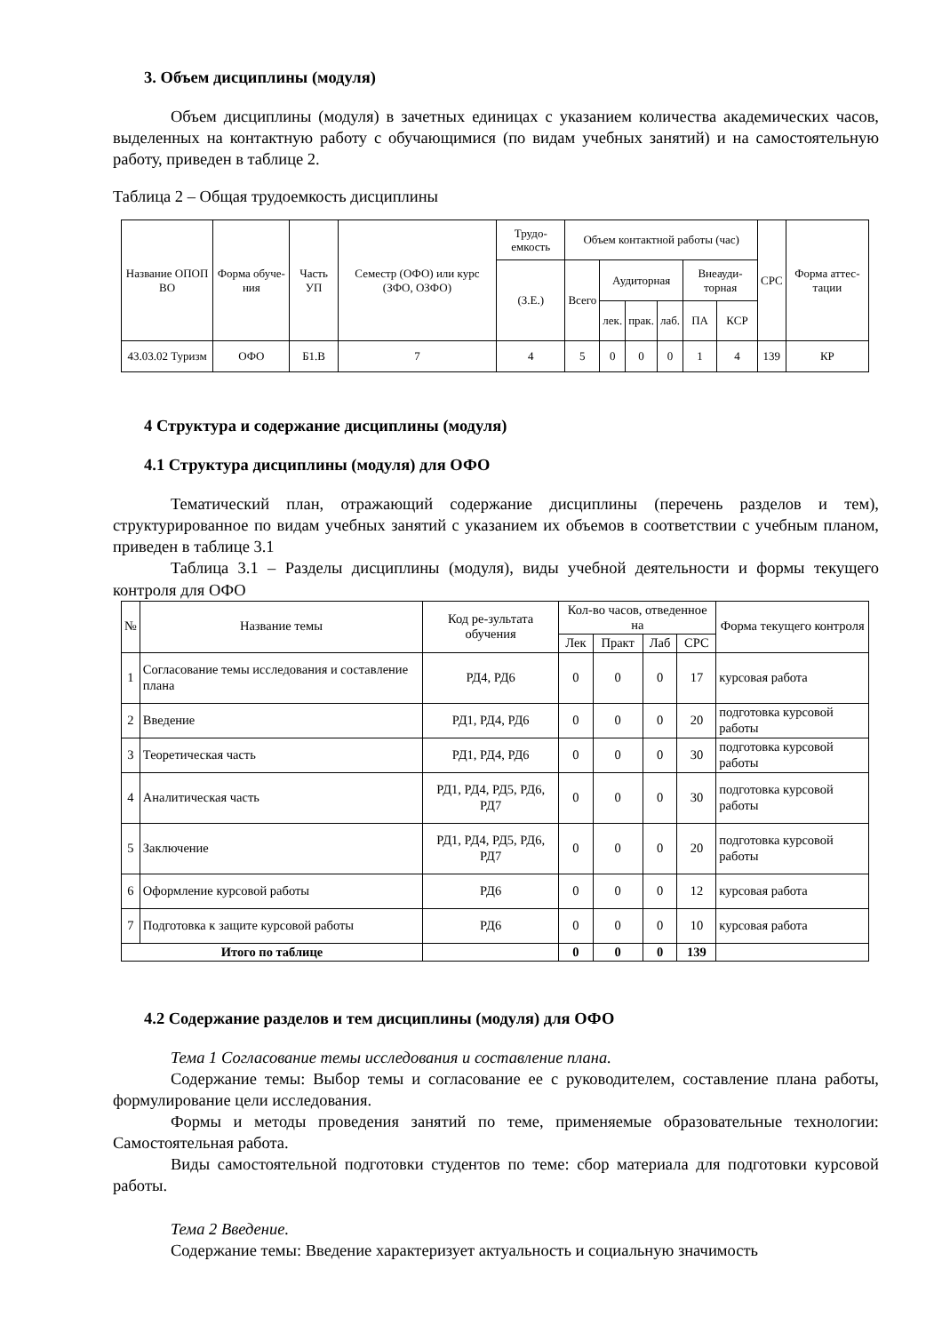3. Объем дисциплины (модуля)
Объем дисциплины (модуля) в зачетных единицах с указанием количества академических часов, выделенных на контактную работу с обучающимися (по видам учебных занятий) и на самостоятельную работу, приведен в таблице 2.
Таблица 2 – Общая трудоемкость дисциплины
| Название ОПОП ВО | Форма обуче-ния | Часть УП | Семестр (ОФО) или курс (ЗФО, ОЗФО) | Трудо-емкость | Объем контактной работы (час) | | | | | | СРС | Форма аттес-тации |
| --- | --- | --- | --- | --- | --- | --- | --- | --- | --- | --- | --- | --- |
| | | | | (З.Е.) | Всего | Аудиторная | | | Внеауди-торная | | | |
| | | | | | | лек. | прак. | лаб. | ПА | КСР | | |
| 43.03.02 Туризм | ОФО | Б1.В | 7 | 4 | 5 | 0 | 0 | 0 | 1 | 4 | 139 | КР |
4 Структура и содержание дисциплины (модуля)
4.1 Структура дисциплины (модуля) для ОФО
Тематический план, отражающий содержание дисциплины (перечень разделов и тем), структурированное по видам учебных занятий с указанием их объемов в соответствии с учебным планом, приведен в таблице 3.1
Таблица 3.1 – Разделы дисциплины (модуля), виды учебной деятельности и формы текущего контроля для ОФО
| № | Название темы | Код ре-зультата обучения | Кол-во часов, отведенное на | | | | Форма текущего контроля |
| --- | --- | --- | --- | --- | --- | --- | --- |
| | | | Лек | Практ | Лаб | СРС | |
| 1 | Согласование темы исследования и составление плана | РД4, РД6 | 0 | 0 | 0 | 17 | курсовая работа |
| 2 | Введение | РД1, РД4, РД6 | 0 | 0 | 0 | 20 | подготовка курсовой работы |
| 3 | Теоретическая часть | РД1, РД4, РД6 | 0 | 0 | 0 | 30 | подготовка курсовой работы |
| 4 | Аналитическая часть | РД1, РД4, РД5, РД6, РД7 | 0 | 0 | 0 | 30 | подготовка курсовой работы |
| 5 | Заключение | РД1, РД4, РД5, РД6, РД7 | 0 | 0 | 0 | 20 | подготовка курсовой работы |
| 6 | Оформление курсовой работы | РД6 | 0 | 0 | 0 | 12 | курсовая работа |
| 7 | Подготовка к защите курсовой работы | РД6 | 0 | 0 | 0 | 10 | курсовая работа |
| Итого по таблице | | | 0 | 0 | 0 | 139 | |
4.2 Содержание разделов и тем дисциплины (модуля) для ОФО
Тема 1 Согласование темы исследования и составление плана.
Содержание темы: Выбор темы и согласование ее с руководителем, составление плана работы, формулирование цели исследования.
Формы и методы проведения занятий по теме, применяемые образовательные технологии: Самостоятельная работа.
Виды самостоятельной подготовки студентов по теме: сбор материала для подготовки курсовой работы.
Тема 2 Введение.
Содержание темы: Введение характеризует актуальность и социальную значимость